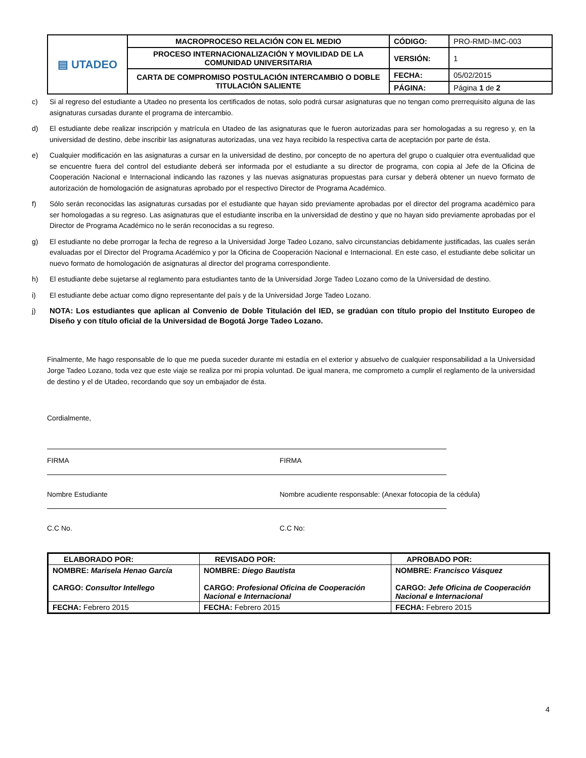| ▤ UTADEO | MACROPROCESO RELACIÓN CON EL MEDIO | CÓDIGO: | PRO-RMD-IMC-003 |
| | PROCESO INTERNACIONALIZACIÓN Y MOVILIDAD DE LA COMUNIDAD UNIVERSITARIA | VERSIÓN: | 1 |
| | CARTA DE COMPROMISO POSTULACIÓN INTERCAMBIO O DOBLE TITULACIÓN SALIENTE | FECHA: | 05/02/2015 |
| | | PÁGINA: | Página 1 de 2 |
c) Si al regreso del estudiante a Utadeo no presenta los certificados de notas, solo podrá cursar asignaturas que no tengan como prerrequisito alguna de las asignaturas cursadas durante el programa de intercambio.
d) El estudiante debe realizar inscripción y matrícula en Utadeo de las asignaturas que le fueron autorizadas para ser homologadas a su regreso y, en la universidad de destino, debe inscribir las asignaturas autorizadas, una vez haya recibido la respectiva carta de aceptación por parte de ésta.
e) Cualquier modificación en las asignaturas a cursar en la universidad de destino, por concepto de no apertura del grupo o cualquier otra eventualidad que se encuentre fuera del control del estudiante deberá ser informada por el estudiante a su director de programa, con copia al Jefe de la Oficina de Cooperación Nacional e Internacional indicando las razones y las nuevas asignaturas propuestas para cursar y deberá obtener un nuevo formato de autorización de homologación de asignaturas aprobado por el respectivo Director de Programa Académico.
f) Sólo serán reconocidas las asignaturas cursadas por el estudiante que hayan sido previamente aprobadas por el director del programa académico para ser homologadas a su regreso. Las asignaturas que el estudiante inscriba en la universidad de destino y que no hayan sido previamente aprobadas por el Director de Programa Académico no le serán reconocidas a su regreso.
g) El estudiante no debe prorrogar la fecha de regreso a la Universidad Jorge Tadeo Lozano, salvo circunstancias debidamente justificadas, las cuales serán evaluadas por el Director del Programa Académico y por la Oficina de Cooperación Nacional e Internacional. En este caso, el estudiante debe solicitar un nuevo formato de homologación de asignaturas al director del programa correspondiente.
h) El estudiante debe sujetarse al reglamento para estudiantes tanto de la Universidad Jorge Tadeo Lozano como de la Universidad de destino.
i) El estudiante debe actuar como digno representante del país y de la Universidad Jorge Tadeo Lozano.
j)
NOTA: Los estudiantes que aplican al Convenio de Doble Titulación del IED, se gradúan con título propio del Instituto Europeo de Diseño y con título oficial de la Universidad de Bogotá Jorge Tadeo Lozano.
Finalmente, Me hago responsable de lo que me pueda suceder durante mi estadía en el exterior y absuelvo de cualquier responsabilidad a la Universidad Jorge Tadeo Lozano, toda vez que este viaje se realiza por mi propia voluntad. De igual manera, me comprometo a cumplir el reglamento de la universidad de destino y el de Utadeo, recordando que soy un embajador de ésta.
Cordialmente,
FIRMA
Nombre Estudiante
C.C No.
FIRMA
Nombre acudiente responsable: (Anexar fotocopia de la cédula)
C.C No:
| ELABORADO POR: | REVISADO POR: | APROBADO POR: |
| --- | --- | --- |
| NOMBRE: Marisela Henao García CARGO: Consultor Intellego | NOMBRE: Diego Bautista CARGO: Profesional Oficina de Cooperación Nacional e Internacional | NOMBRE: Francisco Vásquez CARGO: Jefe Oficina de Cooperación Nacional e Internacional |
| FECHA: Febrero 2015 | FECHA: Febrero 2015 | FECHA: Febrero 2015 |
4